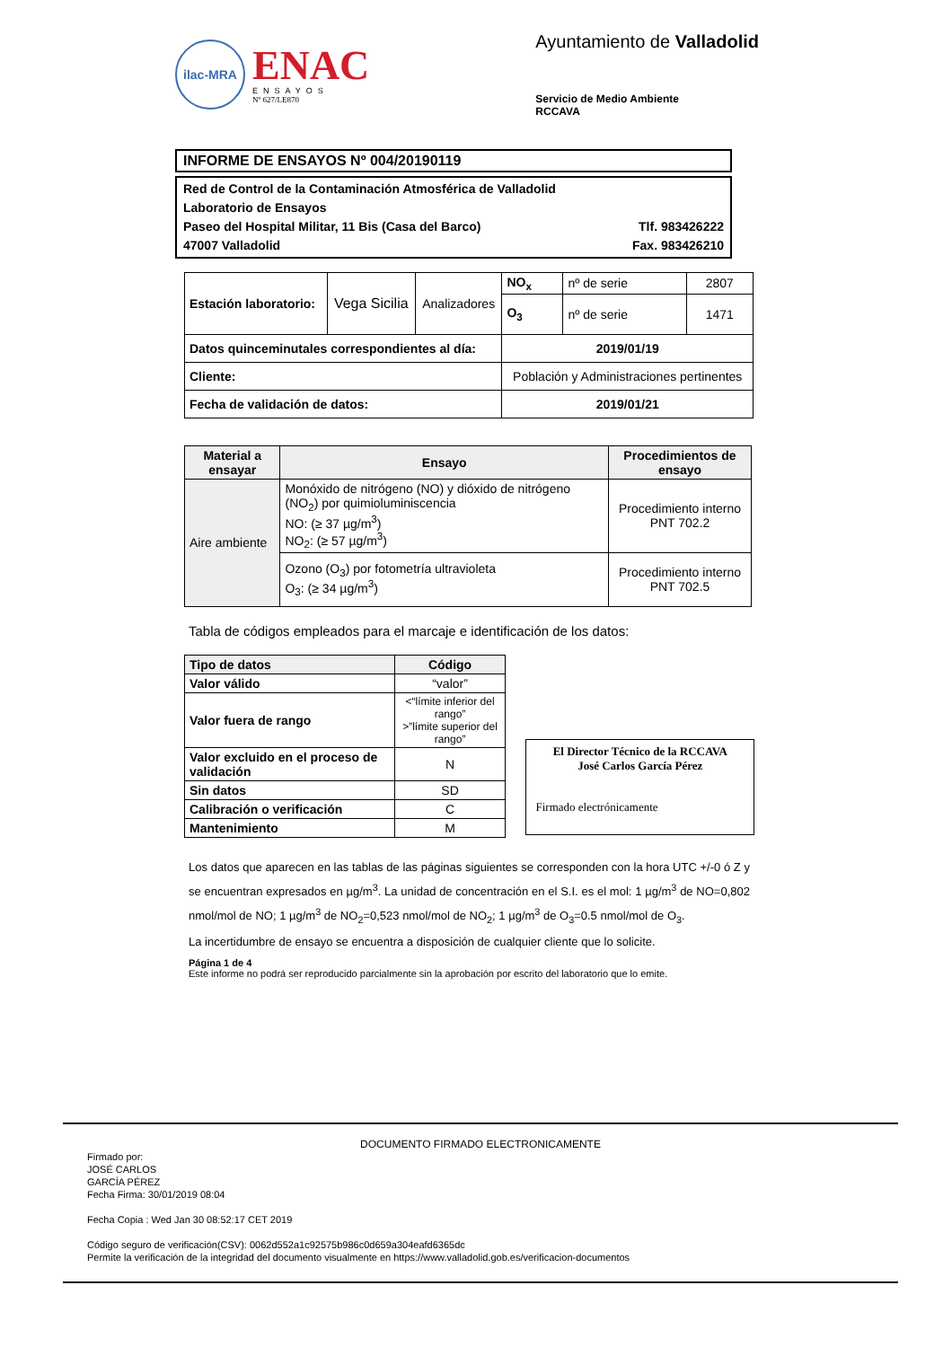ilac-MRA
ENAC
ENSAYOS
Nº 627/LE870
Ayuntamiento de Valladolid
Servicio de Medio Ambiente
RCCAVA
INFORME DE ENSAYOS Nº 004/20190119
Red de Control de la Contaminación Atmosférica de Valladolid
Laboratorio de Ensayos
Paseo del Hospital Militar, 11 Bis (Casa del Barco) Tlf. 983426222
47007 Valladolid Fax. 983426210
| Estación laboratorio: | Vega Sicilia | Analizadores | NO<sub>x</sub> | nº de serie | 2807 |
| | | | O<sub>3</sub> | nº de serie | 1471 |
| Datos quinceminutales correspondientes al día: | | | 2019/01/19 | | |
| Cliente: | | | Población y Administraciones pertinentes | | |
| Fecha de validación de datos: | | | 2019/01/21 | | |
| Material a ensayar | Ensayo | Procedimientos de ensayo |
| --- | --- | --- |
| Aire ambiente | Monóxido de nitrógeno (NO) y dióxido de nitrógeno (NO<sub>2</sub>) por quimioluminiscencia NO: (≥ 37 µg/m<sup>3</sup>) NO<sub>2</sub>: (≥ 57 µg/m<sup>3</sup>) | Procedimiento interno PNT 702.2 |
| | Ozono (O<sub>3</sub>) por fotometría ultravioleta O<sub>3</sub>: (≥ 34 µg/m<sup>3</sup>) | Procedimiento interno PNT 702.5 |
Tabla de códigos empleados para el marcaje e identificación de los datos:
| Tipo de datos | Código |
| --- | --- |
| Valor válido | “valor” |
| Valor fuera de rango | <“límite inferior del rango” >”límite superior del rango” |
| Valor excluido en el proceso de validación | N |
| Sin datos | SD |
| Calibración o verificación | C |
| Mantenimiento | M |
El Director Técnico de la RCCAVA
José Carlos García Pérez
Firmado electrónicamente
Los datos que aparecen en las tablas de las páginas siguientes se corresponden con la hora UTC +/-0 ó Z y se encuentran expresados en µg/m<sup>3</sup>. La unidad de concentración en el S.I. es el mol: 1 µg/m<sup>3</sup> de NO=0,802 nmol/mol de NO; 1 µg/m<sup>3</sup> de NO<sub>2</sub>=0,523 nmol/mol de NO<sub>2</sub>; 1 µg/m<sup>3</sup> de O<sub>3</sub>=0.5 nmol/mol de O<sub>3</sub>.
La incertidumbre de ensayo se encuentra a disposición de cualquier cliente que lo solicite.
Página 1 de 4
Este informe no podrá ser reproducido parcialmente sin la aprobación por escrito del laboratorio que lo emite.
DOCUMENTO FIRMADO ELECTRONICAMENTE
Firmado por:
JOSÉ CARLOS
GARCÍA PÉREZ
Fecha Firma: 30/01/2019 08:04
Fecha Copia : Wed Jan 30 08:52:17 CET 2019
Código seguro de verificación(CSV): 0062d552a1c92575b986c0d659a304eafd6365dc
Permite la verificación de la integridad del documento visualmente en https://www.valladolid.gob.es/verificacion-documentos